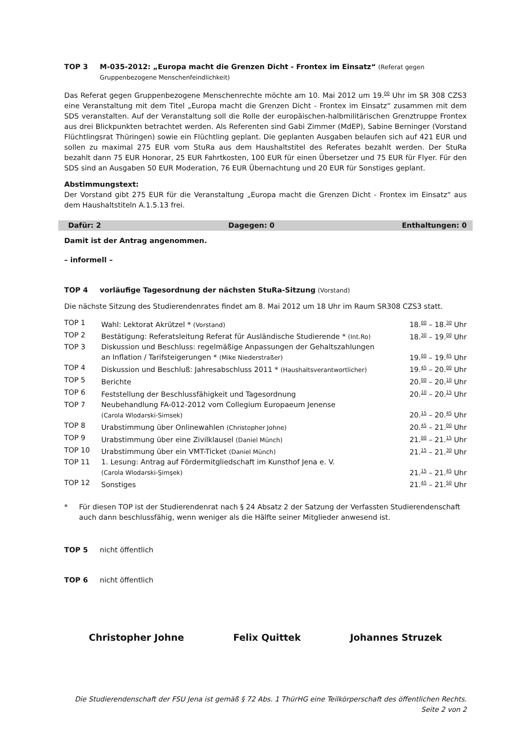TOP 3 M-035-2012: „Europa macht die Grenzen Dicht - Frontex im Einsatz“ (Referat gegen Gruppenbezogene Menschenfeindlichkeit)
Das Referat gegen Gruppenbezogene Menschenrechte möchte am 10. Mai 2012 um 19.<sup>00</sup> Uhr im SR 308 CZS3 eine Veranstaltung mit dem Titel „Europa macht die Grenzen Dicht - Frontex im Einsatz“ zusammen mit dem SDS veranstalten. Auf der Veranstaltung soll die Rolle der europäischen-halbmilitärischen Grenztruppe Frontex aus drei Blickpunkten betrachtet werden. Als Referenten sind Gabi Zimmer (MdEP), Sabine Berninger (Vorstand Flüchtlingsrat Thüringen) sowie ein Flüchtling geplant. Die geplanten Ausgaben belaufen sich auf 421 EUR und sollen zu maximal 275 EUR vom StuRa aus dem Haushaltstitel des Referates bezahlt werden. Der StuRa bezahlt dann 75 EUR Honorar, 25 EUR Fahrtkosten, 100 EUR für einen Übersetzer und 75 EUR für Flyer. Für den SDS sind an Ausgaben 50 EUR Moderation, 76 EUR Übernachtung und 20 EUR für Sonstiges geplant.
Abstimmungstext:
Der Vorstand gibt 275 EUR für die Veranstaltung „Europa macht die Grenzen Dicht - Frontex im Einsatz“ aus dem Haushaltstiteln A.1.5.13 frei.
Dafür: 2 Dagegen: 0 Enthaltungen: 0
Damit ist der Antrag angenommen.
– informell –
TOP 4 vorläufige Tagesordnung der nächsten StuRa-Sitzung (Vorstand)
Die nächste Sitzung des Studierendenrates findet am 8. Mai 2012 um 18 Uhr im Raum SR308 CZS3 statt.
| TOP 1 | Wahl: Lektorat Akrützel * (Vorstand) | 18.<sup>00</sup> – 18.<sup>30</sup> Uhr |
| TOP 2 | Bestätigung: Referatsleitung Referat für Ausländische Studierende * (Int.Ro) | 18.<sup>30</sup> – 19.<sup>00</sup> Uhr |
| TOP 3 | Diskussion und Beschluss: regelmäßige Anpassungen der Gehaltszahlungen an Inflation / Tarifsteigerungen * (Mike Niederstraßer) | 19.<sup>00</sup> – 19.<sup>45</sup> Uhr |
| TOP 4 | Diskussion und Beschluß: Jahresabschluss 2011 * (Haushaltsverantwortlicher) | 19.<sup>45</sup> – 20.<sup>00</sup> Uhr |
| TOP 5 | Berichte | 20.<sup>00</sup> – 20.<sup>10</sup> Uhr |
| TOP 6 | Feststellung der Beschlussfähigkeit und Tagesordnung | 20.<sup>10</sup> – 20.<sup>15</sup> Uhr |
| TOP 7 | Neubehandlung FA-012-2012 vom Collegium Europaeum Jenense (Carola Wlodarski-Simsek) | 20.<sup>15</sup> – 20.<sup>45</sup> Uhr |
| TOP 8 | Urabstimmung über Onlinewahlen (Christopher Johne) | 20.<sup>45</sup> – 21.<sup>00</sup> Uhr |
| TOP 9 | Urabstimmung über eine Zivilklausel (Daniel Münch) | 21.<sup>00</sup> – 21.<sup>15</sup> Uhr |
| TOP 10 | Urabstimmung über ein VMT-Ticket (Daniel Münch) | 21.<sup>15</sup> – 21.<sup>30</sup> Uhr |
| TOP 11 | 1. Lesung: Antrag auf Fördermitgliedschaft im Kunsthof Jena e. V. (Carola Wlodarski-Şimşek) | 21.<sup>15</sup> – 21.<sup>45</sup> Uhr |
| TOP 12 | Sonstiges | 21.<sup>45</sup> – 21.<sup>50</sup> Uhr |
* Für diesen TOP ist der Studierendenrat nach § 24 Absatz 2 der Satzung der Verfassten Studierendenschaft auch dann beschlussfähig, wenn weniger als die Hälfte seiner Mitglieder anwesend ist.
TOP 5 nicht öffentlich
TOP 6 nicht öffentlich
Christopher Johne Felix Quittek Johannes Struzek
Die Studierendenschaft der FSU Jena ist gemäß § 72 Abs. 1 ThürHG eine Teilkörperschaft des öffentlichen Rechts.
Seite 2 von 2